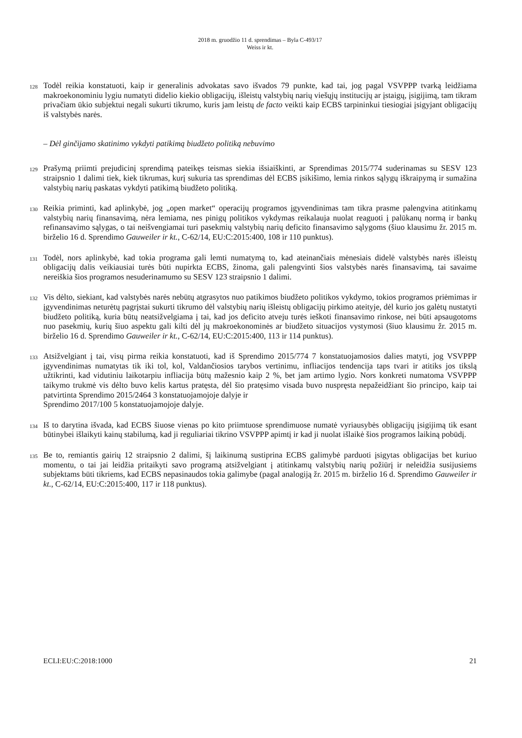2018 m. gruodžio 11 d. sprendimas – Byla C-493/17
Weiss ir kt.
128 Todėl reikia konstatuoti, kaip ir generalinis advokatas savo išvados 79 punkte, kad tai, jog pagal VSVPPP tvarką leidžiama makroekonominiu lygiu numatyti didelio kiekio obligacijų, išleistų valstybių narių viešųjų institucijų ar įstaigų, įsigijimą, tam tikram privačiam ūkio subjektui negali sukurti tikrumo, kuris jam leistų de facto veikti kaip ECBS tarpininkui tiesiogiai įsigyjant obligacijų iš valstybės narės.
– Dėl ginčijamo skatinimo vykdyti patikimą biudžeto politiką nebuvimo
129 Prašymą priimti prejudicinį sprendimą pateikęs teismas siekia išsiaiškinti, ar Sprendimas 2015/774 suderinamas su SESV 123 straipsnio 1 dalimi tiek, kiek tikrumas, kurį sukuria tas sprendimas dėl ECBS įsikišimo, lemia rinkos sąlygų iškraipymą ir sumažina valstybių narių paskatas vykdyti patikimą biudžeto politiką.
130 Reikia priminti, kad aplinkybė, jog „open market“ operacijų programos įgyvendinimas tam tikra prasme palengvina atitinkamų valstybių narių finansavimą, nėra lemiama, nes pinigų politikos vykdymas reikalauja nuolat reaguoti į palūkanų normą ir bankų refinansavimo sąlygas, o tai neišvengiamai turi pasekmių valstybių narių deficito finansavimo sąlygoms (šiuo klausimu žr. 2015 m. birželio 16 d. Sprendimo Gauweiler ir kt., C-62/14, EU:C:2015:400, 108 ir 110 punktus).
131 Todėl, nors aplinkybė, kad tokia programa gali lemti numatymą to, kad ateinančiais mėnesiais didelė valstybės narės išleistų obligacijų dalis veikiausiai turės būti nupirkta ECBS, žinoma, gali palengvinti šios valstybės narės finansavimą, tai savaime nereiškia šios programos nesuderinamumo su SESV 123 straipsnio 1 dalimi.
132 Vis dėlto, siekiant, kad valstybės narės nebūtų atgrasytos nuo patikimos biudžeto politikos vykdymo, tokios programos priėmimas ir įgyvendinimas neturėtų pagrįstai sukurti tikrumo dėl valstybių narių išleistų obligacijų pirkimo ateityje, dėl kurio jos galėtų nustatyti biudžeto politiką, kuria būtų neatsižvelgiama į tai, kad jos deficito atveju turės ieškoti finansavimo rinkose, nei būti apsaugotoms nuo pasekmių, kurių šiuo aspektu gali kilti dėl jų makroekonominės ar biudžeto situacijos vystymosi (šiuo klausimu žr. 2015 m. birželio 16 d. Sprendimo Gauweiler ir kt., C-62/14, EU:C:2015:400, 113 ir 114 punktus).
133 Atsižvelgiant į tai, visų pirma reikia konstatuoti, kad iš Sprendimo 2015/774 7 konstatuojamosios dalies matyti, jog VSVPPP įgyvendinimas numatytas tik iki tol, kol, Valdančiosios tarybos vertinimu, infliacijos tendencija taps tvari ir atitiks jos tikslą užtikrinti, kad vidutiniu laikotarpiu infliacija būtų mažesnio kaip 2 %, bet jam artimo lygio. Nors konkreti numatoma VSVPPP taikymo trukmė vis dėlto buvo kelis kartus pratęsta, dėl šio pratęsimo visada buvo nuspręsta nepažeidžiant šio principo, kaip tai patvirtinta Sprendimo 2015/2464 3 konstatuojamojoje dalyje ir
Sprendimo 2017/100 5 konstatuojamojoje dalyje.
134 Iš to darytina išvada, kad ECBS šiuose vienas po kito priimtuose sprendimuose numatė vyriausybės obligacijų įsigijimą tik esant būtinybei išlaikyti kainų stabilumą, kad ji reguliariai tikrino VSVPPP apimtį ir kad ji nuolat išlaikė šios programos laikiną pobūdį.
135 Be to, remiantis gairių 12 straipsnio 2 dalimi, šį laikinumą sustiprina ECBS galimybė parduoti įsigytas obligacijas bet kuriuo momentu, o tai jai leidžia pritaikyti savo programą atsižvelgiant į atitinkamų valstybių narių požiūrį ir neleidžia susijusiems subjektams būti tikriems, kad ECBS nepasinaudos tokia galimybe (pagal analogiją žr. 2015 m. birželio 16 d. Sprendimo Gauweiler ir kt., C-62/14, EU:C:2015:400, 117 ir 118 punktus).
ECLI:EU:C:2018:1000 21